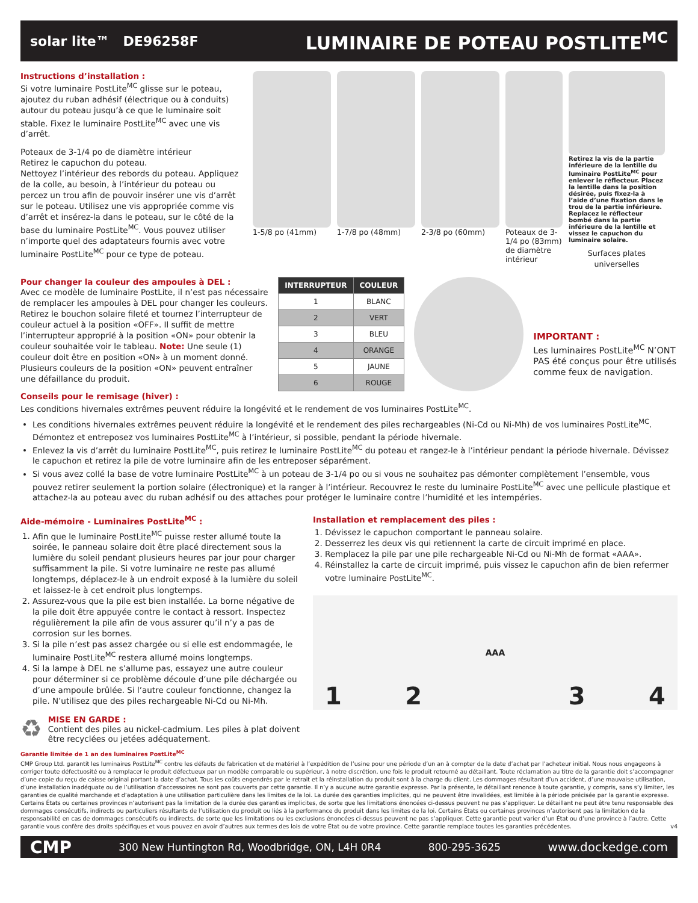solar lite™ DE96258F LUMINAIRE DE POTEAU POSTLITE<sup>MC</sup>
Instructions d’installation :
Si votre luminaire PostLite<sup>MC</sup> glisse sur le poteau, ajoutez du ruban adhésif (électrique ou à conduits) autour du poteau jusqu’à ce que le luminaire soit stable. Fixez le luminaire PostLite<sup>MC</sup> avec une vis d’arrêt.
Poteaux de 3-1/4 po de diamètre intérieur
Retirez le capuchon du poteau.
Nettoyez l’intérieur des rebords du poteau. Appliquez de la colle, au besoin, à l’intérieur du poteau ou percez un trou afin de pouvoir insérer une vis d’arrêt sur le poteau. Utilisez une vis appropriée comme vis d’arrêt et insérez-la dans le poteau, sur le côté de la base du luminaire PostLite<sup>MC</sup>. Vous pouvez utiliser n’importe quel des adaptateurs fournis avec votre luminaire PostLite<sup>MC</sup> pour ce type de poteau.
1-5/8 po (41mm) 1-7/8 po (48mm) 2-3/8 po (60mm) Poteaux de 3-1/4 po (83mm) de diamètre intérieur
Retirez la vis de la partie inférieure de la lentille du luminaire PostLite<sup>MC</sup> pour enlever le réflecteur. Placez la lentille dans la position désirée, puis fixez-la à l’aide d’une fixation dans le trou de la partie inférieure. Replacez le réflecteur bombé dans la partie inférieure de la lentille et vissez le capuchon du luminaire solaire.
Surfaces plates universelles
Pour changer la couleur des ampoules à DEL :
Avec ce modèle de luminaire PostLite, il n’est pas nécessaire de remplacer les ampoules à DEL pour changer les couleurs. Retirez le bouchon solaire fileté et tournez l’interrupteur de couleur actuel à la position «OFF». Il suffit de mettre l’interrupteur approprié à la position «ON» pour obtenir la couleur souhaitée voir le tableau. Note: Une seule (1) couleur doit être en position «ON» à un moment donné. Plusieurs couleurs de la position «ON» peuvent entraîner une défaillance du produit.
| INTERRUPTEUR | COULEUR |
| --- | --- |
| 1 | BLANC |
| 2 | VERT |
| 3 | BLEU |
| 4 | ORANGE |
| 5 | JAUNE |
| 6 | ROUGE |
IMPORTANT :
Les luminaires PostLite<sup>MC</sup> N’ONT PAS été conçus pour être utilisés comme feux de navigation.
Conseils pour le remisage (hiver) :
Les conditions hivernales extrêmes peuvent réduire la longévité et le rendement de vos luminaires PostLite<sup>MC</sup>.
Les conditions hivernales extrêmes peuvent réduire la longévité et le rendement des piles rechargeables (Ni-Cd ou Ni-Mh) de vos luminaires PostLite<sup>MC</sup>. Démontez et entreposez vos luminaires PostLite<sup>MC</sup> à l’intérieur, si possible, pendant la période hivernale.
Enlevez la vis d’arrêt du luminaire PostLite<sup>MC</sup>, puis retirez le luminaire PostLite<sup>MC</sup> du poteau et rangez-le à l’intérieur pendant la période hivernale. Dévissez le capuchon et retirez la pile de votre luminaire afin de les entreposer séparément.
Si vous avez collé la base de votre luminaire PostLite<sup>MC</sup> à un poteau de 3-1/4 po ou si vous ne souhaitez pas démonter complètement l’ensemble, vous pouvez retirer seulement la portion solaire (électronique) et la ranger à l’intérieur. Recouvrez le reste du luminaire PostLite<sup>MC</sup> avec une pellicule plastique et attachez-la au poteau avec du ruban adhésif ou des attaches pour protéger le luminaire contre l’humidité et les intempéries.
Aide-mémoire - Luminaires PostLite<sup>MC</sup> :
1. Afin que le luminaire PostLite<sup>MC</sup> puisse rester allumé toute la soirée, le panneau solaire doit être placé directement sous la lumière du soleil pendant plusieurs heures par jour pour charger suffisamment la pile. Si votre luminaire ne reste pas allumé longtemps, déplacez-le à un endroit exposé à la lumière du soleil et laissez-le à cet endroit plus longtemps.
2. Assurez-vous que la pile est bien installée. La borne négative de la pile doit être appuyée contre le contact à ressort. Inspectez régulièrement la pile afin de vous assurer qu’il n’y a pas de corrosion sur les bornes.
3. Si la pile n’est pas assez chargée ou si elle est endommagée, le luminaire PostLite<sup>MC</sup> restera allumé moins longtemps.
4. Si la lampe à DEL ne s’allume pas, essayez une autre couleur pour déterminer si ce problème découle d’une pile déchargée ou d’une ampoule brûlée. Si l’autre couleur fonctionne, changez la pile. N’utilisez que des piles rechargeable Ni-Cd ou Ni-Mh.
♻
MISE EN GARDE :
Contient des piles au nickel-cadmium. Les piles à plat doivent être recyclées ou jetées adéquatement.
Installation et remplacement des piles :
1. Dévissez le capuchon comportant le panneau solaire.
2. Desserrez les deux vis qui retiennent la carte de circuit imprimé en place.
3. Remplacez la pile par une pile rechargeable Ni-Cd ou Ni-Mh de format «AAA».
4. Réinstallez la carte de circuit imprimé, puis vissez le capuchon afin de bien refermer votre luminaire PostLite<sup>MC</sup>.
1 2 AAA 3 4
Garantie limitée de 1 an des luminaires PostLite<sup>MC</sup>
CMP Group Ltd. garantit les luminaires PostLite<sup>MC</sup> contre les défauts de fabrication et de matériel à l’expédition de l’usine pour une période d’un an à compter de la date d’achat par l’acheteur initial. Nous nous engageons à corriger toute défectuosité ou à remplacer le produit défectueux par un modèle comparable ou supérieur, à notre discrétion, une fois le produit retourné au détaillant. Toute réclamation au titre de la garantie doit s’accompagner d’une copie du reçu de caisse original portant la date d’achat. Tous les coûts engendrés par le retrait et la réinstallation du produit sont à la charge du client. Les dommages résultant d’un accident, d’une mauvaise utilisation, d’une installation inadéquate ou de l’utilisation d’accessoires ne sont pas couverts par cette garantie. Il n’y a aucune autre garantie expresse. Par la présente, le détaillant renonce à toute garantie, y compris, sans s’y limiter, les garanties de qualité marchande et d’adaptation à une utilisation particulière dans les limites de la loi. La durée des garanties implicites, qui ne peuvent être invalidées, est limitée à la période précisée par la garantie expresse. Certains États ou certaines provinces n’autorisent pas la limitation de la durée des garanties implicites, de sorte que les limitations énoncées ci-dessus peuvent ne pas s’appliquer. Le détaillant ne peut être tenu responsable des dommages consécutifs, indirects ou particuliers résultants de l’utilisation du produit ou liés à la performance du produit dans les limites de la loi. Certains États ou certaines provinces n’autorisent pas la limitation de la responsabilité en cas de dommages consécutifs ou indirects, de sorte que les limitations ou les exclusions énoncées ci-dessus peuvent ne pas s’appliquer. Cette garantie peut varier d’un État ou d’une province à l’autre. Cette garantie vous confère des droits spécifiques et vous pouvez en avoir d’autres aux termes des lois de votre État ou de votre province. Cette garantie remplace toutes les garanties précédentes. v4
CMP 300 New Huntington Rd, Woodbridge, ON, L4H 0R4 800-295-3625 www.dockedge.com